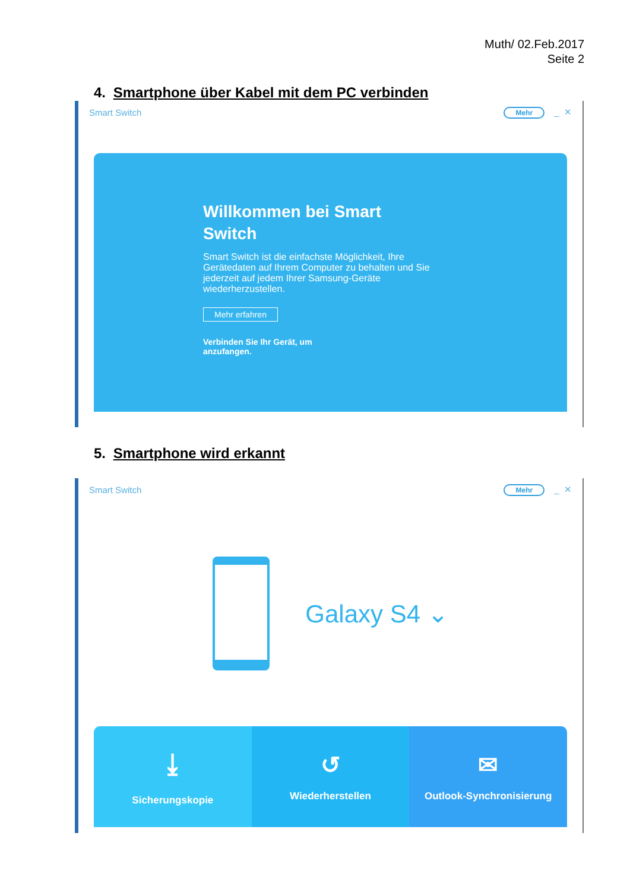Muth/ 02.Feb.2017
Seite 2
4. Smartphone über Kabel mit dem PC verbinden
Smart Switch Mehr _ ✕
Willkommen bei Smart Switch
Smart Switch ist die einfachste Möglichkeit, Ihre Gerätedaten auf Ihrem Computer zu behalten und Sie jederzeit auf jedem Ihrer Samsung-Geräte wiederherzustellen.
Mehr erfahren
Verbinden Sie Ihr Gerät, um anzufangen.
5. Smartphone wird erkannt
Smart Switch Mehr _ ✕
Galaxy S4 ⌄
⤓
Sicherungskopie
↺
Wiederherstellen
✉
Outlook-Synchronisierung